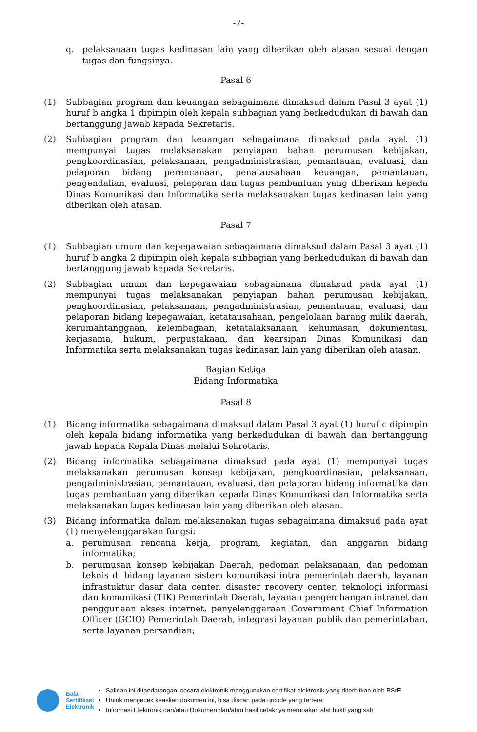-7-
q. pelaksanaan tugas kedinasan lain yang diberikan oleh atasan sesuai dengan tugas dan fungsinya.
Pasal 6
(1) Subbagian program dan keuangan sebagaimana dimaksud dalam Pasal 3 ayat (1) huruf b angka 1 dipimpin oleh kepala subbagian yang berkedudukan di bawah dan bertanggung jawab kepada Sekretaris.
(2) Subbagian program dan keuangan sebagaimana dimaksud pada ayat (1) mempunyai tugas melaksanakan penyiapan bahan perumusan kebijakan, pengkoordinasian, pelaksanaan, pengadministrasian, pemantauan, evaluasi, dan pelaporan bidang perencanaan, penatausahaan keuangan, pemantauan, pengendalian, evaluasi, pelaporan dan tugas pembantuan yang diberikan kepada Dinas Komunikasi dan Informatika serta melaksanakan tugas kedinasan lain yang diberikan oleh atasan.
Pasal 7
(1) Subbagian umum dan kepegawaian sebagaimana dimaksud dalam Pasal 3 ayat (1) huruf b angka 2 dipimpin oleh kepala subbagian yang berkedudukan di bawah dan bertanggung jawab kepada Sekretaris.
(2) Subbagian umum dan kepegawaian sebagaimana dimaksud pada ayat (1) mempunyai tugas melaksanakan penyiapan bahan perumusan kebijakan, pengkoordinasian, pelaksanaan, pengadministrasian, pemantauan, evaluasi, dan pelaporan bidang kepegawaian, ketatausahaan, pengelolaan barang milik daerah, kerumahtanggaan, kelembagaan, ketatalaksanaan, kehumasan, dokumentasi, kerjasama, hukum, perpustakaan, dan kearsipan Dinas Komunikasi dan Informatika serta melaksanakan tugas kedinasan lain yang diberikan oleh atasan.
Bagian Ketiga
Bidang Informatika
Pasal 8
(1) Bidang informatika sebagaimana dimaksud dalam Pasal 3 ayat (1) huruf c dipimpin oleh kepala bidang informatika yang berkedudukan di bawah dan bertanggung jawab kepada Kepala Dinas melalui Sekretaris.
(2) Bidang informatika sebagaimana dimaksud pada ayat (1) mempunyai tugas melaksanakan perumusan konsep kebijakan, pengkoordinasian, pelaksanaan, pengadministrasian, pemantauan, evaluasi, dan pelaporan bidang informatika dan tugas pembantuan yang diberikan kepada Dinas Komunikasi dan Informatika serta melaksanakan tugas kedinasan lain yang diberikan oleh atasan.
(3) Bidang informatika dalam melaksanakan tugas sebagaimana dimaksud pada ayat (1) menyelenggarakan fungsi:
a. perumusan rencana kerja, program, kegiatan, dan anggaran bidang informatika;
b. perumusan konsep kebijakan Daerah, pedoman pelaksanaan, dan pedoman teknis di bidang layanan sistem komunikasi intra pemerintah daerah, layanan infrastuktur dasar data center, disaster recovery center, teknologi informasi dan komunikasi (TIK) Pemerintah Daerah, layanan pengembangan intranet dan penggunaan akses internet, penyelenggaraan Government Chief Information Officer (GCIO) Pemerintah Daerah, integrasi layanan publik dan pemerintahan, serta layanan persandian;
Balai
Sertifikasi
Elektronik
Salinan ini ditandatangani secara elektronik menggunakan sertifikat elektronik yang diterbitkan oleh BSrE
Untuk mengecek keaslian dokumen ini, bisa discan pada qrcode yang tertera
Informasi Elektronik dan/atau Dokumen dan/atau hasil cetaknya merupakan alat bukti yang sah